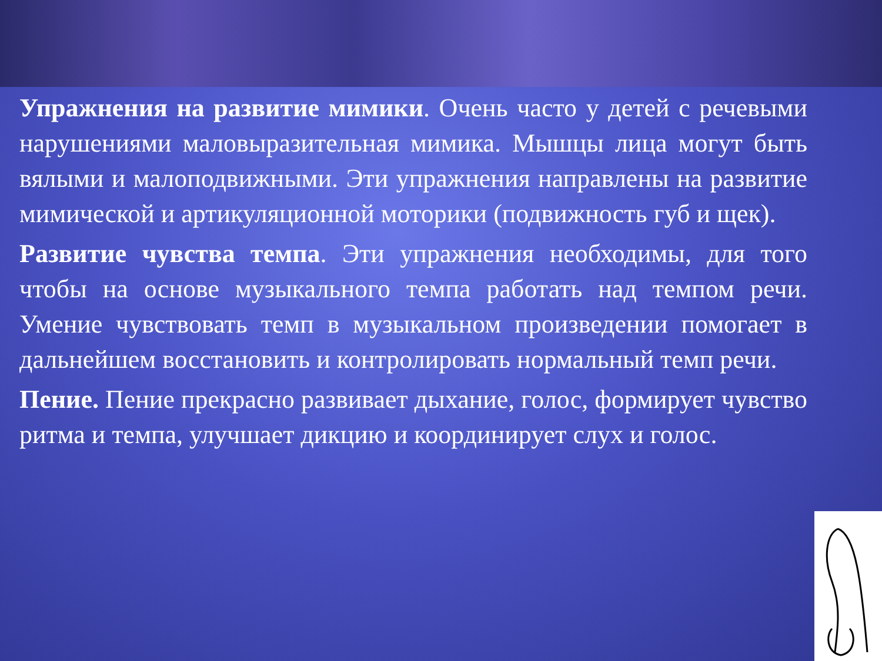Упражнения на развитие мимики. Очень часто у детей с речевыми нарушениями маловыразительная мимика. Мышцы лица могут быть вялыми и малоподвижными. Эти упражнения направлены на развитие мимической и артикуляционной моторики (подвижность губ и щек).
Развитие чувства темпа. Эти упражнения необходимы, для того чтобы на основе музыкального темпа работать над темпом речи. Умение чувствовать темп в музыкальном произведении помогает в дальнейшем восстановить и контролировать нормальный темп речи.
Пение. Пение прекрасно развивает дыхание, голос, формирует чувство ритма и темпа, улучшает дикцию и координирует слух и голос.